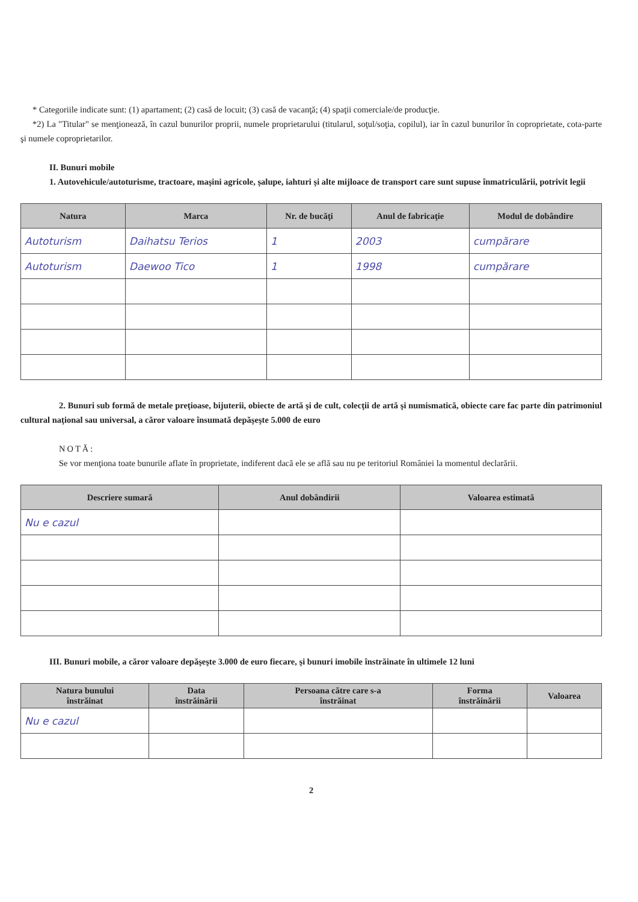* Categoriile indicate sunt: (1) apartament; (2) casă de locuit; (3) casă de vacanţă; (4) spaţii comerciale/de producţie.
*2) La "Titular" se menţionează, în cazul bunurilor proprii, numele proprietarului (titularul, soţul/soţia, copilul), iar în cazul bunurilor în coproprietate, cota-parte şi numele coproprietarilor.
II. Bunuri mobile
1. Autovehicule/autoturisme, tractoare, maşini agricole, şalupe, iahturi şi alte mijloace de transport care sunt supuse înmatriculării, potrivit legii
| Natura | Marca | Nr. de bucăţi | Anul de fabricaţie | Modul de dobândire |
| --- | --- | --- | --- | --- |
| Autoturism | Daihatsu Terios | 1 | 2003 | cumpărare |
| Autoturism | Daewoo Tico | 1 | 1998 | cumpărare |
2. Bunuri sub formă de metale preţioase, bijuterii, obiecte de artă şi de cult, colecţii de artă şi numismatică, obiecte care fac parte din patrimoniul cultural naţional sau universal, a căror valoare însumată depăşeşte 5.000 de euro
NOTĂ:
Se vor menţiona toate bunurile aflate în proprietate, indiferent dacă ele se află sau nu pe teritoriul României la momentul declarării.
| Descriere sumară | Anul dobândirii | Valoarea estimată |
| --- | --- | --- |
| Nu e cazul | | |
III. Bunuri mobile, a căror valoare depăşeşte 3.000 de euro fiecare, şi bunuri imobile înstrăinate în ultimele 12 luni
| Natura bunului înstrăinat | Data înstrăinării | Persoana către care s-a înstrăinat | Forma înstrăinării | Valoarea |
| --- | --- | --- | --- | --- |
| Nu e cazul | | | | |
2